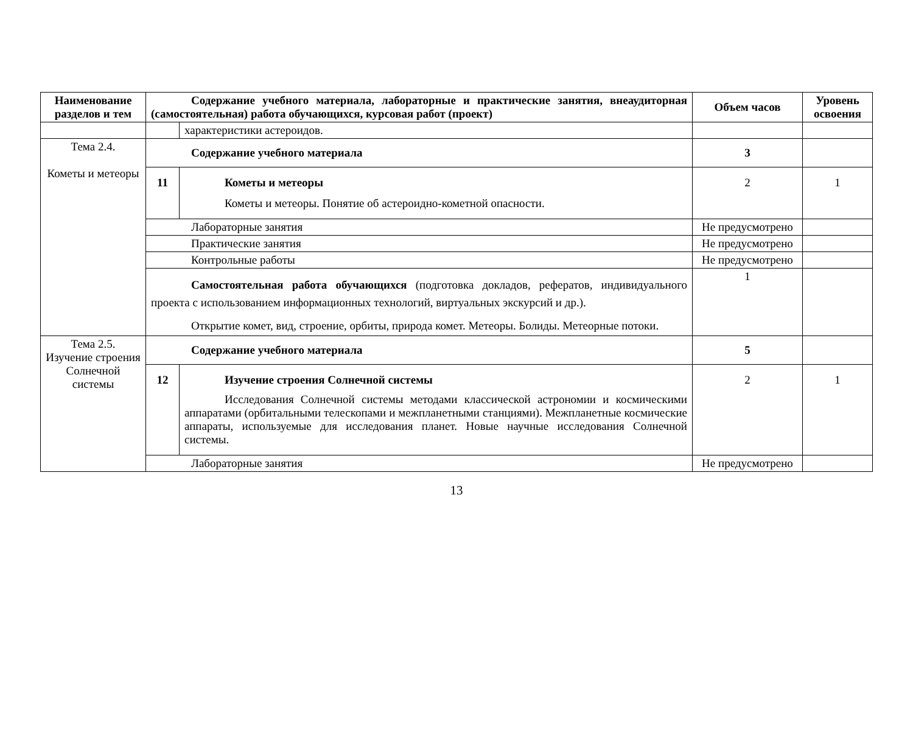| Наименование разделов и тем | Содержание учебного материала, лабораторные и практические занятия, внеаудиторная (самостоятельная) работа обучающихся, курсовая работ (проект) | | Объем часов | Уровень освоения |
| --- | --- | --- | --- | --- |
| | | характеристики астероидов. | | |
| Тема 2.4. Кометы и метеоры | Содержание учебного материала | | 3 | |
| | 11 | Кометы и метеоры Кометы и метеоры. Понятие об астероидно-кометной опасности. | 2 | 1 |
| | Лабораторные занятия | | Не предусмотрено | |
| | Практические занятия | | Не предусмотрено | |
| | Контрольные работы | | Не предусмотрено | |
| | Самостоятельная работа обучающихся (подготовка докладов, рефератов, индивидуального проекта с использованием информационных технологий, виртуальных экскурсий и др.). Открытие комет, вид, строение, орбиты, природа комет. Метеоры. Болиды. Метеорные потоки. | | 1 | |
| Тема 2.5. Изучение строения Солнечной системы | Содержание учебного материала | | 5 | |
| | 12 | Изучение строения Солнечной системы Исследования Солнечной системы методами классической астрономии и космическими аппаратами (орбитальными телескопами и межпланетными станциями). Межпланетные космические аппараты, используемые для исследования планет. Новые научные исследования Солнечной системы. | 2 | 1 |
| | Лабораторные занятия | | Не предусмотрено | |
13